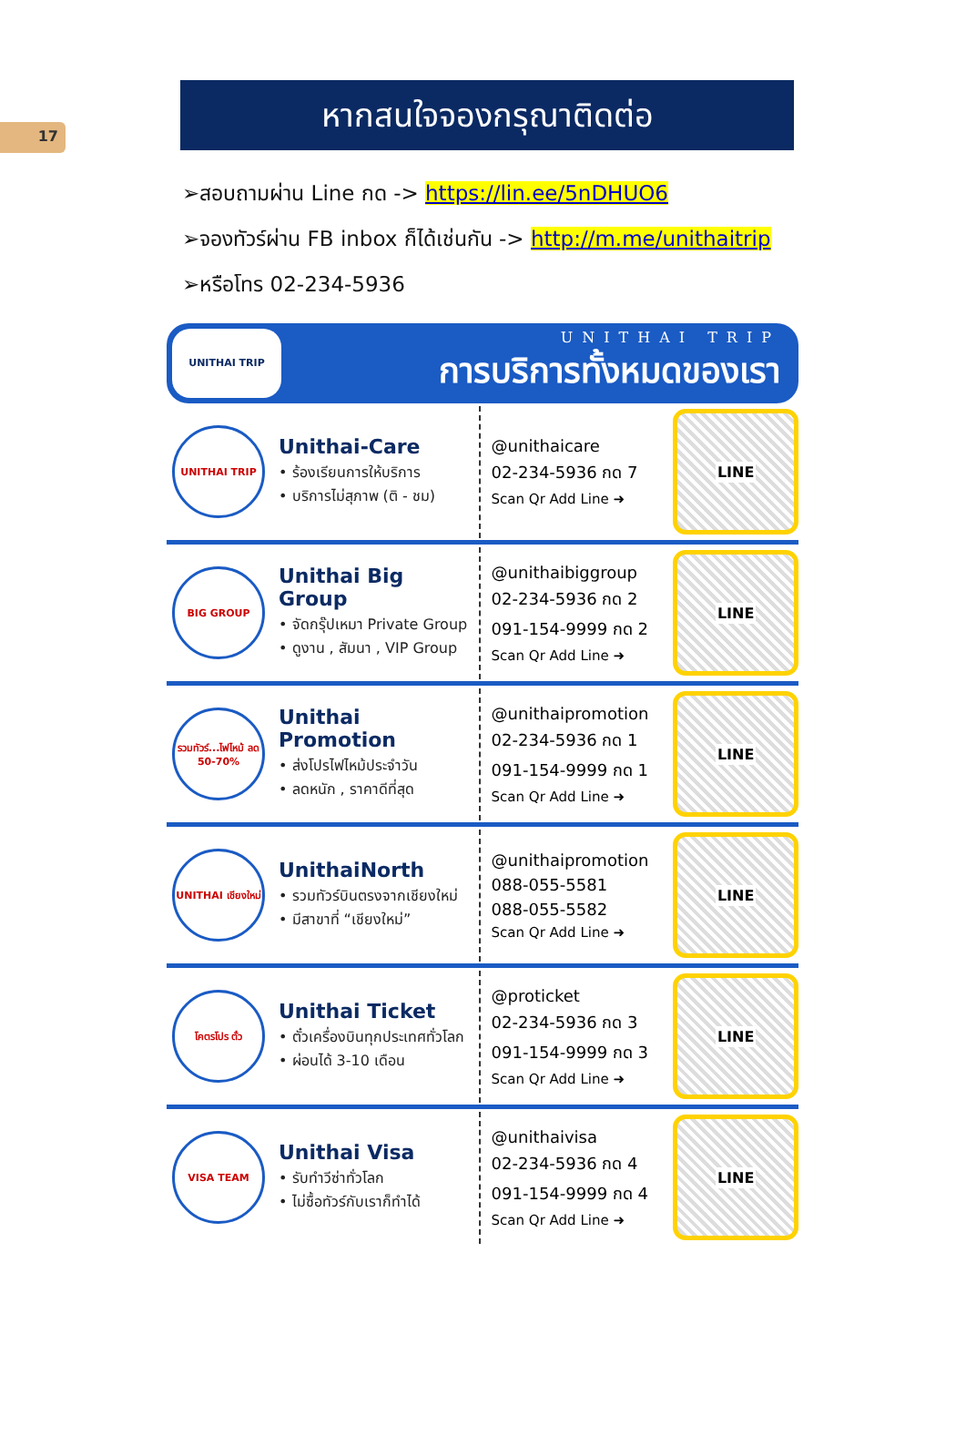17
หากสนใจจองกรุณาติดต่อ
➢สอบถามผ่าน Line กด -> https://lin.ee/5nDHUO6
➢จองทัวร์ผ่าน FB inbox ก็ได้เช่นกัน -> http://m.me/unithaitrip
➢หรือโทร 02-234-5936
UNITHAI TRIP
UNITHAI TRIP
การบริการทั้งหมดของเรา
UNITHAI TRIP
Unithai-Care
• ร้องเรียนการให้บริการ
• บริการไม่สุภาพ (ติ - ชม)
@unithaicare
02-234-5936 กด 7
Scan Qr Add Line ➜
LINE
BIG GROUP
Unithai Big Group
• จัดกรุ๊ปเหมา Private Group
• ดูงาน , สัมนา , VIP Group
@unithaibiggroup
02-234-5936 กด 2
091-154-9999 กด 2
Scan Qr Add Line ➜
LINE
รวมทัวร์...ไฟไหม้ ลด 50-70%
Unithai Promotion
• ส่งโปรไฟไหม้ประจำวัน
• ลดหนัก , ราคาดีที่สุด
@unithaipromotion
02-234-5936 กด 1
091-154-9999 กด 1
Scan Qr Add Line ➜
LINE
UNITHAI เชียงใหม่
UnithaiNorth
• รวมทัวร์บินตรงจากเชียงใหม่
• มีสาขาที่ “เชียงใหม่”
@unithaipromotion
088-055-5581
088-055-5582
Scan Qr Add Line ➜
LINE
โคตรโปร ตั๋ว
Unithai Ticket
• ตั๋วเครื่องบินทุกประเทศทั่วโลก
• ผ่อนได้ 3-10 เดือน
@proticket
02-234-5936 กด 3
091-154-9999 กด 3
Scan Qr Add Line ➜
LINE
VISA TEAM
Unithai Visa
• รับทำวีซ่าทั่วโลก
• ไม่ซื้อทัวร์กับเราก็ทำได้
@unithaivisa
02-234-5936 กด 4
091-154-9999 กด 4
Scan Qr Add Line ➜
LINE